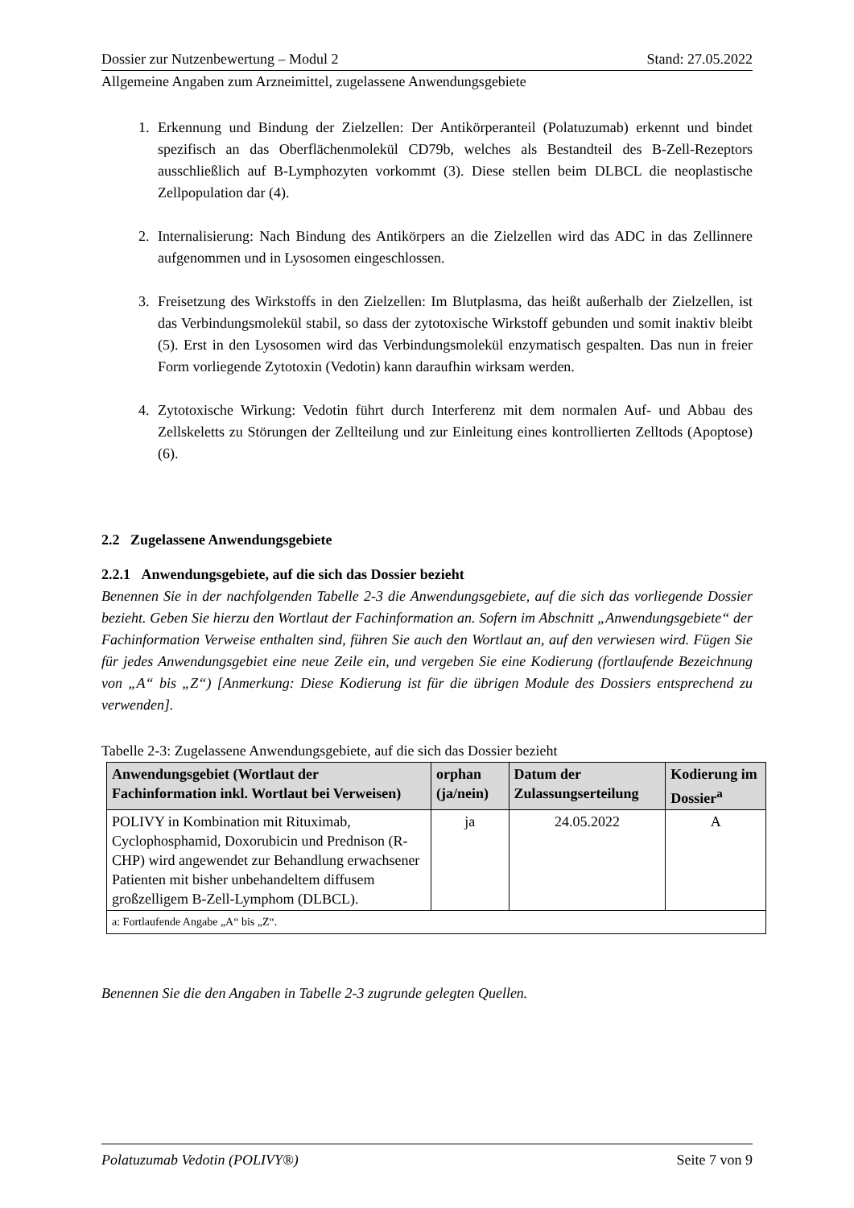Dossier zur Nutzenbewertung – Modul 2 Stand: 27.05.2022
Allgemeine Angaben zum Arzneimittel, zugelassene Anwendungsgebiete
1. Erkennung und Bindung der Zielzellen: Der Antikörperanteil (Polatuzumab) erkennt und bindet spezifisch an das Oberflächenmolekül CD79b, welches als Bestandteil des B-Zell-Rezeptors ausschließlich auf B-Lymphozyten vorkommt (3). Diese stellen beim DLBCL die neoplastische Zellpopulation dar (4).
2. Internalisierung: Nach Bindung des Antikörpers an die Zielzellen wird das ADC in das Zellinnere aufgenommen und in Lysosomen eingeschlossen.
3. Freisetzung des Wirkstoffs in den Zielzellen: Im Blutplasma, das heißt außerhalb der Zielzellen, ist das Verbindungsmolekül stabil, so dass der zytotoxische Wirkstoff gebunden und somit inaktiv bleibt (5). Erst in den Lysosomen wird das Verbindungsmolekül enzymatisch gespalten. Das nun in freier Form vorliegende Zytotoxin (Vedotin) kann daraufhin wirksam werden.
4. Zytotoxische Wirkung: Vedotin führt durch Interferenz mit dem normalen Auf- und Abbau des Zellskeletts zu Störungen der Zellteilung und zur Einleitung eines kontrollierten Zelltods (Apoptose) (6).
2.2 Zugelassene Anwendungsgebiete
2.2.1 Anwendungsgebiete, auf die sich das Dossier bezieht
Benennen Sie in der nachfolgenden Tabelle 2-3 die Anwendungsgebiete, auf die sich das vorliegende Dossier bezieht. Geben Sie hierzu den Wortlaut der Fachinformation an. Sofern im Abschnitt „Anwendungsgebiete“ der Fachinformation Verweise enthalten sind, führen Sie auch den Wortlaut an, auf den verwiesen wird. Fügen Sie für jedes Anwendungsgebiet eine neue Zeile ein, und vergeben Sie eine Kodierung (fortlaufende Bezeichnung von „A“ bis „Z“) [Anmerkung: Diese Kodierung ist für die übrigen Module des Dossiers entsprechend zu verwenden].
Tabelle 2-3: Zugelassene Anwendungsgebiete, auf die sich das Dossier bezieht
| Anwendungsgebiet (Wortlaut der Fachinformation inkl. Wortlaut bei Verweisen) | orphan (ja/nein) | Datum der Zulassungserteilung | Kodierung im Dossier<sup>a</sup> |
| --- | --- | --- | --- |
| POLIVY in Kombination mit Rituximab, Cyclophosphamid, Doxorubicin und Prednison (R-CHP) wird angewendet zur Behandlung erwachsener Patienten mit bisher unbehandeltem diffusem großzelligem B-Zell-Lymphom (DLBCL). | ja | 24.05.2022 | A |
| a: Fortlaufende Angabe „A“ bis „Z“. | | | |
Benennen Sie die den Angaben in Tabelle 2-3 zugrunde gelegten Quellen.
Polatuzumab Vedotin (POLIVY®) Seite 7 von 9